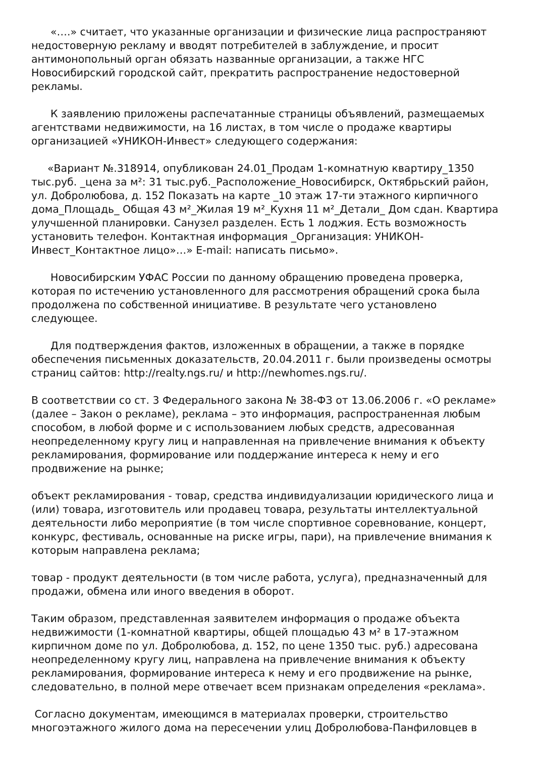«….» считает, что указанные организации и физические лица распространяют недостоверную рекламу и вводят потребителей в заблуждение, и просит антимонопольный орган обязать названные организации, а также НГС Новосибирский городской сайт, прекратить распространение недостоверной рекламы.
К заявлению приложены распечатанные страницы объявлений, размещаемых агентствами недвижимости, на 16 листах, в том числе о продаже квартиры организацией «УНИКОН-Инвест» следующего содержания:
«Вариант №.318914, опубликован 24.01_Продам 1-комнатную квартиру_1350 тыс.руб. _цена за м²: 31 тыс.руб._Расположение_Новосибирск, Октябрьский район, ул. Добролюбова, д. 152 Показать на карте _10 этаж 17-ти этажного кирпичного дома_Площадь_ Общая 43 м²_Жилая 19 м²_Кухня 11 м²_Детали_ Дом сдан. Квартира улучшенной планировки. Санузел разделен. Есть 1 лоджия. Есть возможность установить телефон. Контактная информация _Организация: УНИКОН-Инвест_Контактное лицо»…» E-mail: написать письмо».
Новосибирским УФАС России по данному обращению проведена проверка, которая по истечению установленного для рассмотрения обращений срока была продолжена по собственной инициативе. В результате чего установлено следующее.
Для подтверждения фактов, изложенных в обращении, а также в порядке обеспечения письменных доказательств, 20.04.2011 г. были произведены осмотры страниц сайтов: http://realty.ngs.ru/ и http://newhomes.ngs.ru/.
В соответствии со ст. 3 Федерального закона № 38-ФЗ от 13.06.2006 г. «О рекламе» (далее – Закон о рекламе), реклама – это информация, распространенная любым способом, в любой форме и с использованием любых средств, адресованная неопределенному кругу лиц и направленная на привлечение внимания к объекту рекламирования, формирование или поддержание интереса к нему и его продвижение на рынке;
объект рекламирования - товар, средства индивидуализации юридического лица и (или) товара, изготовитель или продавец товара, результаты интеллектуальной деятельности либо мероприятие (в том числе спортивное соревнование, концерт, конкурс, фестиваль, основанные на риске игры, пари), на привлечение внимания к которым направлена реклама;
товар - продукт деятельности (в том числе работа, услуга), предназначенный для продажи, обмена или иного введения в оборот.
Таким образом, представленная заявителем информация о продаже объекта недвижимости (1-комнатной квартиры, общей площадью 43 м² в 17-этажном кирпичном доме по ул. Добролюбова, д. 152, по цене 1350 тыс. руб.) адресована неопределенному кругу лиц, направлена на привлечение внимания к объекту рекламирования, формирование интереса к нему и его продвижение на рынке, следовательно, в полной мере отвечает всем признакам определения «реклама».
Согласно документам, имеющимся в материалах проверки, строительство многоэтажного жилого дома на пересечении улиц Добролюбова-Панфиловцев в